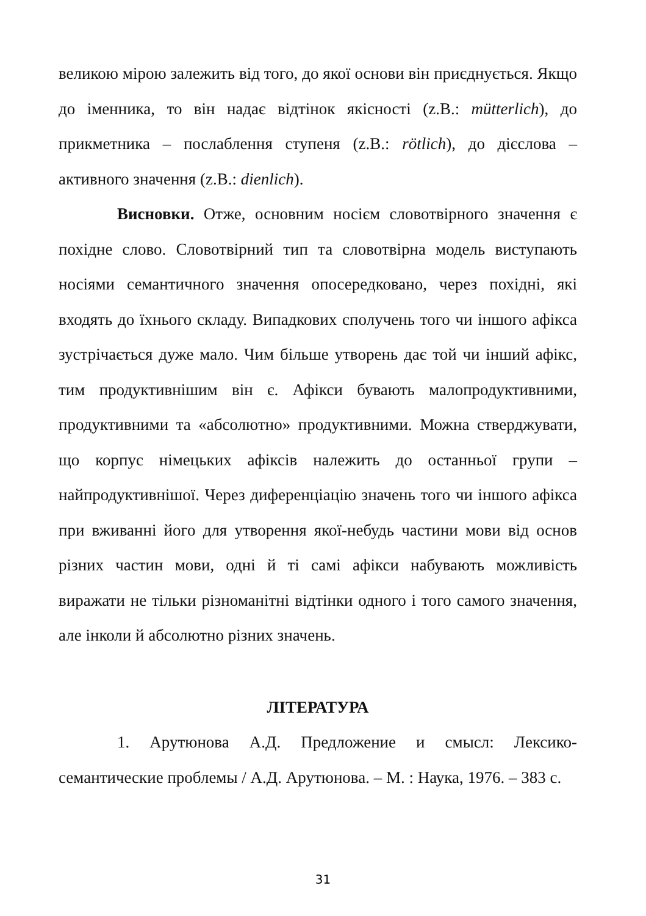великою мірою залежить від того, до якої основи він приєднується. Якщо до іменника, то він надає відтінок якісності (z.B.: mütterlich), до прикметника – послаблення ступеня (z.B.: rötlich), до дієслова – активного значення (z.B.: dienlich).
Висновки. Отже, основним носієм словотвірного значення є похідне слово. Словотвірний тип та словотвірна модель виступають носіями семантичного значення опосередковано, через похідні, які входять до їхнього складу. Випадкових сполучень того чи іншого афікса зустрічається дуже мало. Чим більше утворень дає той чи інший афікс, тим продуктивнішим він є. Афікси бувають малопродуктивними, продуктивними та «абсолютно» продуктивними. Можна стверджувати, що корпус німецьких афіксів належить до останньої групи – найпродуктивнішої. Через диференціацію значень того чи іншого афікса при вживанні його для утворення якої-небудь частини мови від основ різних частин мови, одні й ті самі афікси набувають можливість виражати не тільки різноманітні відтінки одного і того самого значення, але інколи й абсолютно різних значень.
ЛІТЕРАТУРА
1. Арутюнова А.Д. Предложение и смысл: Лексико-семантические проблемы / А.Д. Арутюнова. – М. : Наука, 1976. – 383 с.
31